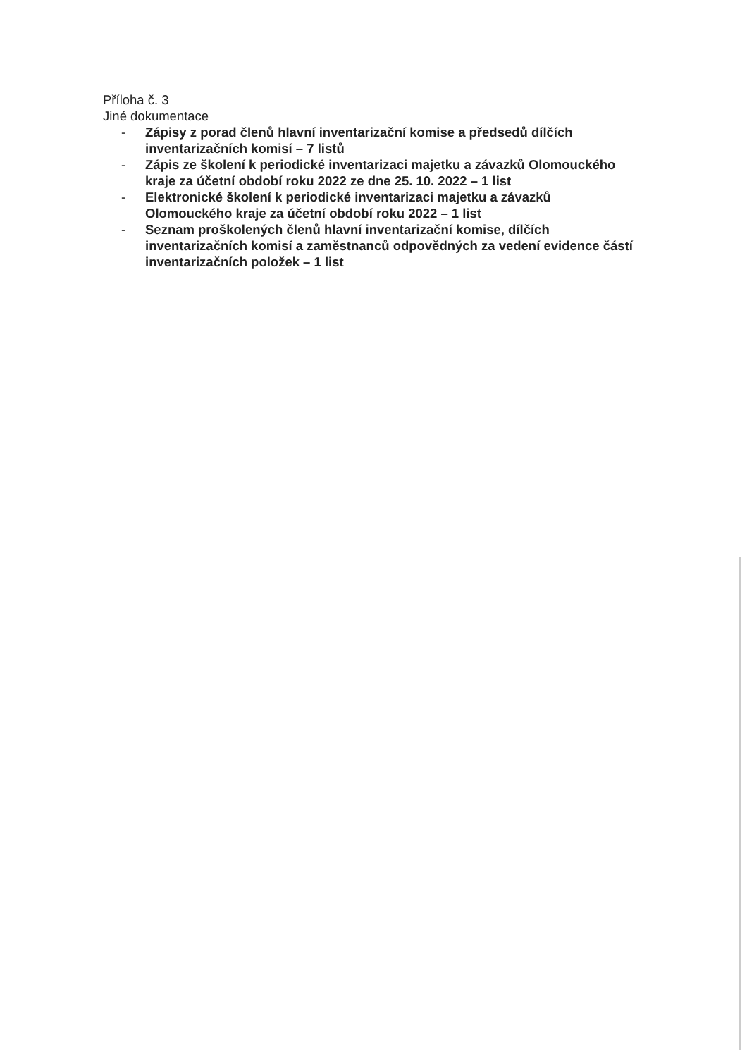Příloha č. 3
Jiné dokumentace
- Zápisy z porad členů hlavní inventarizační komise a předsedů dílčích inventarizačních komisí – 7 listů
- Zápis ze školení k periodické inventarizaci majetku a závazků Olomouckého kraje za účetní období roku 2022 ze dne 25. 10. 2022 – 1 list
- Elektronické školení k periodické inventarizaci majetku a závazků Olomouckého kraje za účetní období roku 2022 – 1 list
- Seznam proškolených členů hlavní inventarizační komise, dílčích inventarizačních komisí a zaměstnanců odpovědných za vedení evidence částí inventarizačních položek – 1 list